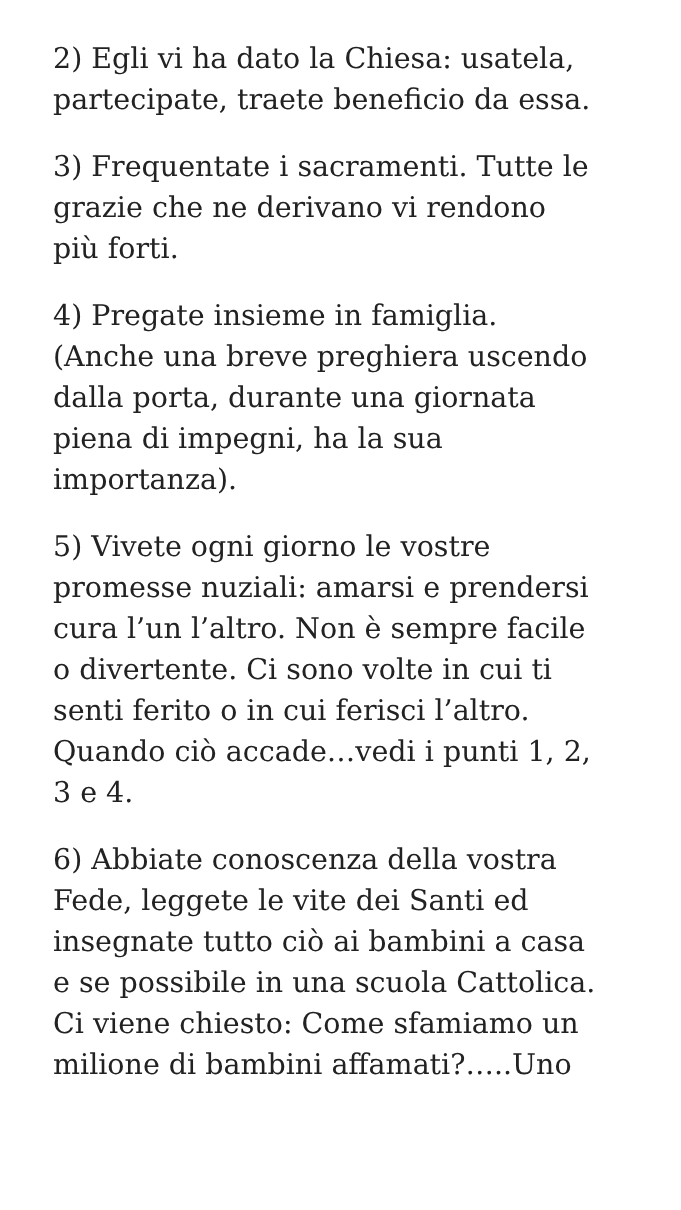2) Egli vi ha dato la Chiesa: usatela,
partecipate, traete beneficio da essa.
3) Frequentate i sacramenti. Tutte le
grazie che ne derivano vi rendono
più forti.
4) Pregate insieme in famiglia.
(Anche una breve preghiera uscendo
dalla porta, durante una giornata
piena di impegni, ha la sua
importanza).
5) Vivete ogni giorno le vostre
promesse nuziali: amarsi e prendersi
cura l’un l’altro. Non è sempre facile
o divertente. Ci sono volte in cui ti
senti ferito o in cui ferisci l’altro.
Quando ciò accade…vedi i punti 1, 2,
3 e 4.
6) Abbiate conoscenza della vostra
Fede, leggete le vite dei Santi ed
insegnate tutto ciò ai bambini a casa
e se possibile in una scuola Cattolica.
Ci viene chiesto: Come sfamiamo un
milione di bambini affamati?…..Uno